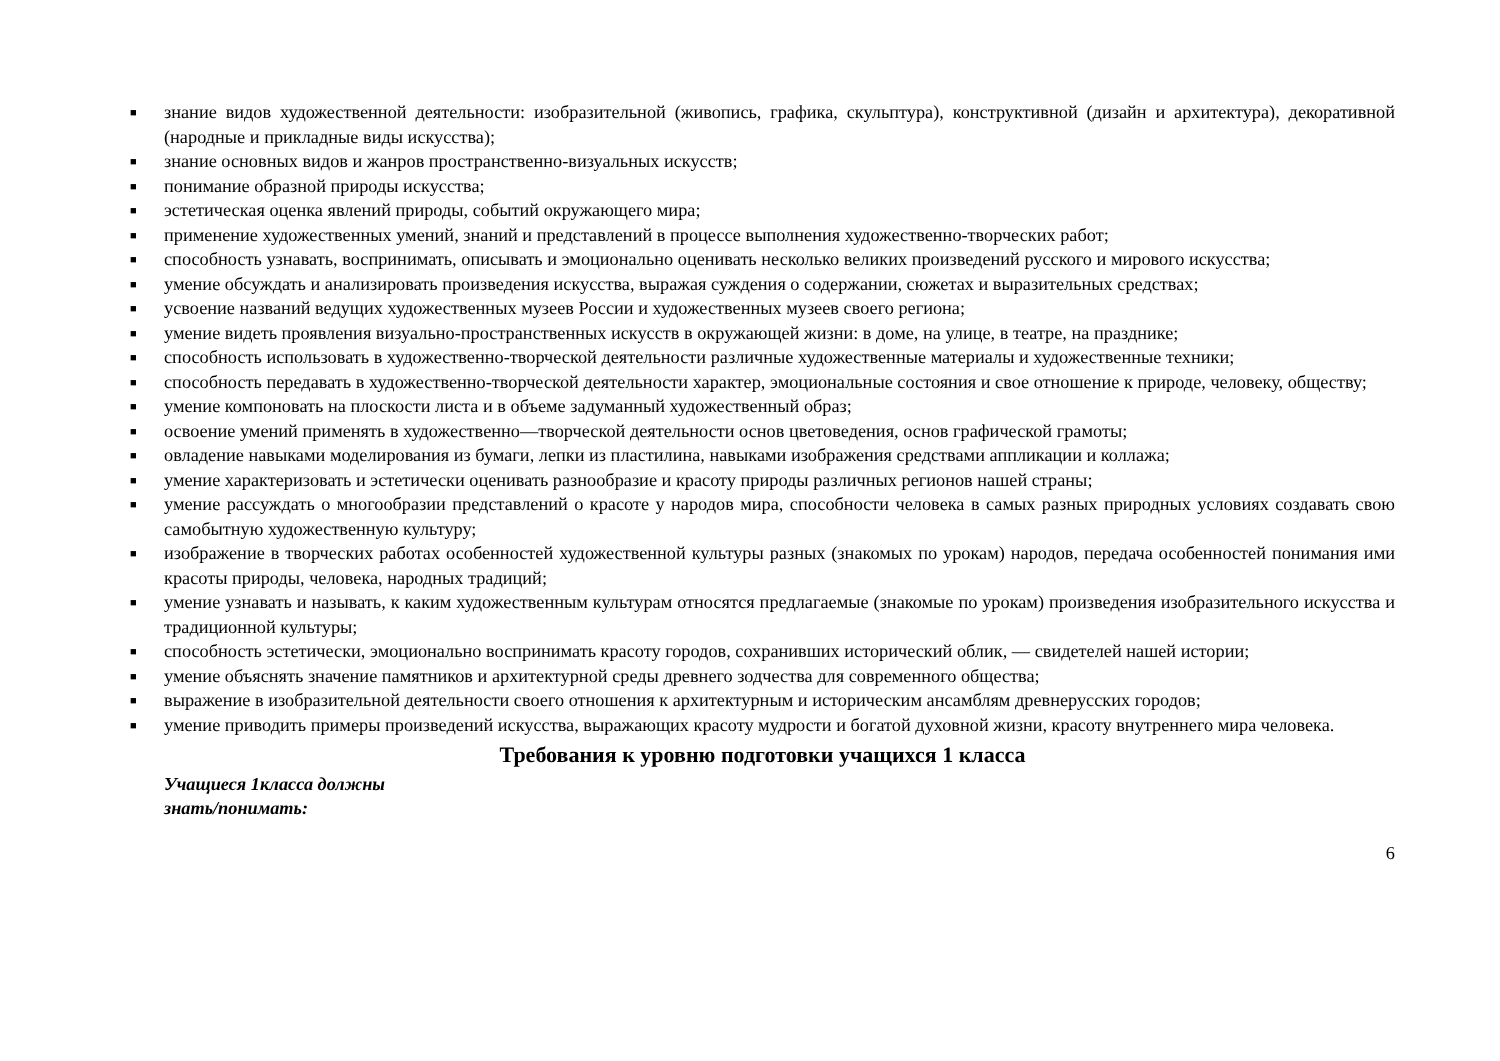■ знание видов художественной деятельности: изобразительной (живопись, графика, скульптура), конструктивной (дизайн и архитектура), декоративной (народные и прикладные виды искусства);
■ знание основных видов и жанров пространственно-визуальных искусств;
■ понимание образной природы искусства;
■ эстетическая оценка явлений природы, событий окружающего мира;
■ применение художественных умений, знаний и представлений в процессе выполнения художественно-творческих работ;
■ способность узнавать, воспринимать, описывать и эмоционально оценивать несколько великих произведений русского и мирового искусства;
■ умение обсуждать и анализировать произведения искусства, выражая суждения о содержании, сюжетах и выразительных средствах;
■ усвоение названий ведущих художественных музеев России и художественных музеев своего региона;
■ умение видеть проявления визуально-пространственных искусств в окружающей жизни: в доме, на улице, в театре, на празднике;
■ способность использовать в художественно-творческой деятельности различные художественные материалы и художественные техники;
■ способность передавать в художественно-творческой деятельности характер, эмоциональные состояния и свое отношение к природе, человеку, обществу;
■ умение компоновать на плоскости листа и в объеме задуманный художественный образ;
■ освоение умений применять в художественно—творческой деятельности основ цветоведения, основ графической грамоты;
■ овладение навыками моделирования из бумаги, лепки из пластилина, навыками изображения средствами аппликации и коллажа;
■ умение характеризовать и эстетически оценивать разнообразие и красоту природы различных регионов нашей страны;
■ умение рассуждать о многообразии представлений о красоте у народов мира, способности человека в самых разных природных условиях создавать свою самобытную художественную культуру;
■ изображение в творческих работах особенностей художественной культуры разных (знакомых по урокам) народов, передача особенностей понимания ими красоты природы, человека, народных традиций;
■ умение узнавать и называть, к каким художественным культурам относятся предлагаемые (знакомые по урокам) произведения изобразительного искусства и традиционной культуры;
■ способность эстетически, эмоционально воспринимать красоту городов, сохранивших исторический облик, — свидетелей нашей истории;
■ умение объяснять значение памятников и архитектурной среды древнего зодчества для современного общества;
■ выражение в изобразительной деятельности своего отношения к архитектурным и историческим ансамблям древнерусских городов;
■ умение приводить примеры произведений искусства, выражающих красоту мудрости и богатой духовной жизни, красоту внутреннего мира человека.
Требования к уровню подготовки учащихся 1 класса
Учащиеся 1класса должны
знать/понимать:
6